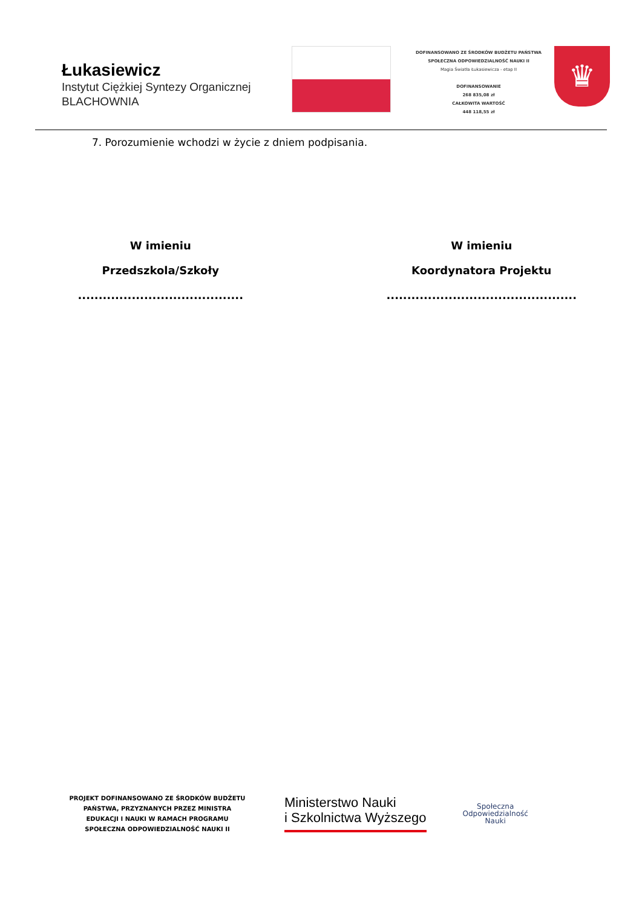Łukasiewicz
Instytut Ciężkiej Syntezy Organicznej
BLACHOWNIA
DOFINANSOWANO ZE ŚRODKÓW BUDŻETU PAŃSTWA
SPOŁECZNA ODPOWIEDZIALNOŚĆ NAUKI II
Magia Światła Łukasiewicza - etap II
DOFINANSOWANIE
268 835,08 zł
CAŁKOWITA WARTOŚĆ
448 118,55 zł
♛
7. Porozumienie wchodzi w życie z dniem podpisania.
W imieniu
Przedszkola/Szkoły
........................................
W imieniu
Koordynatora Projektu
..............................................
PROJEKT DOFINANSOWANO ZE ŚRODKÓW BUDŻETU PAŃSTWA, PRZYZNANYCH PRZEZ MINISTRA EDUKACJI I NAUKI W RAMACH PROGRAMU SPOŁECZNA ODPOWIEDZIALNOŚĆ NAUKI II
Ministerstwo Nauki
i Szkolnictwa Wyższego
Społeczna
Odpowiedzialność
Nauki